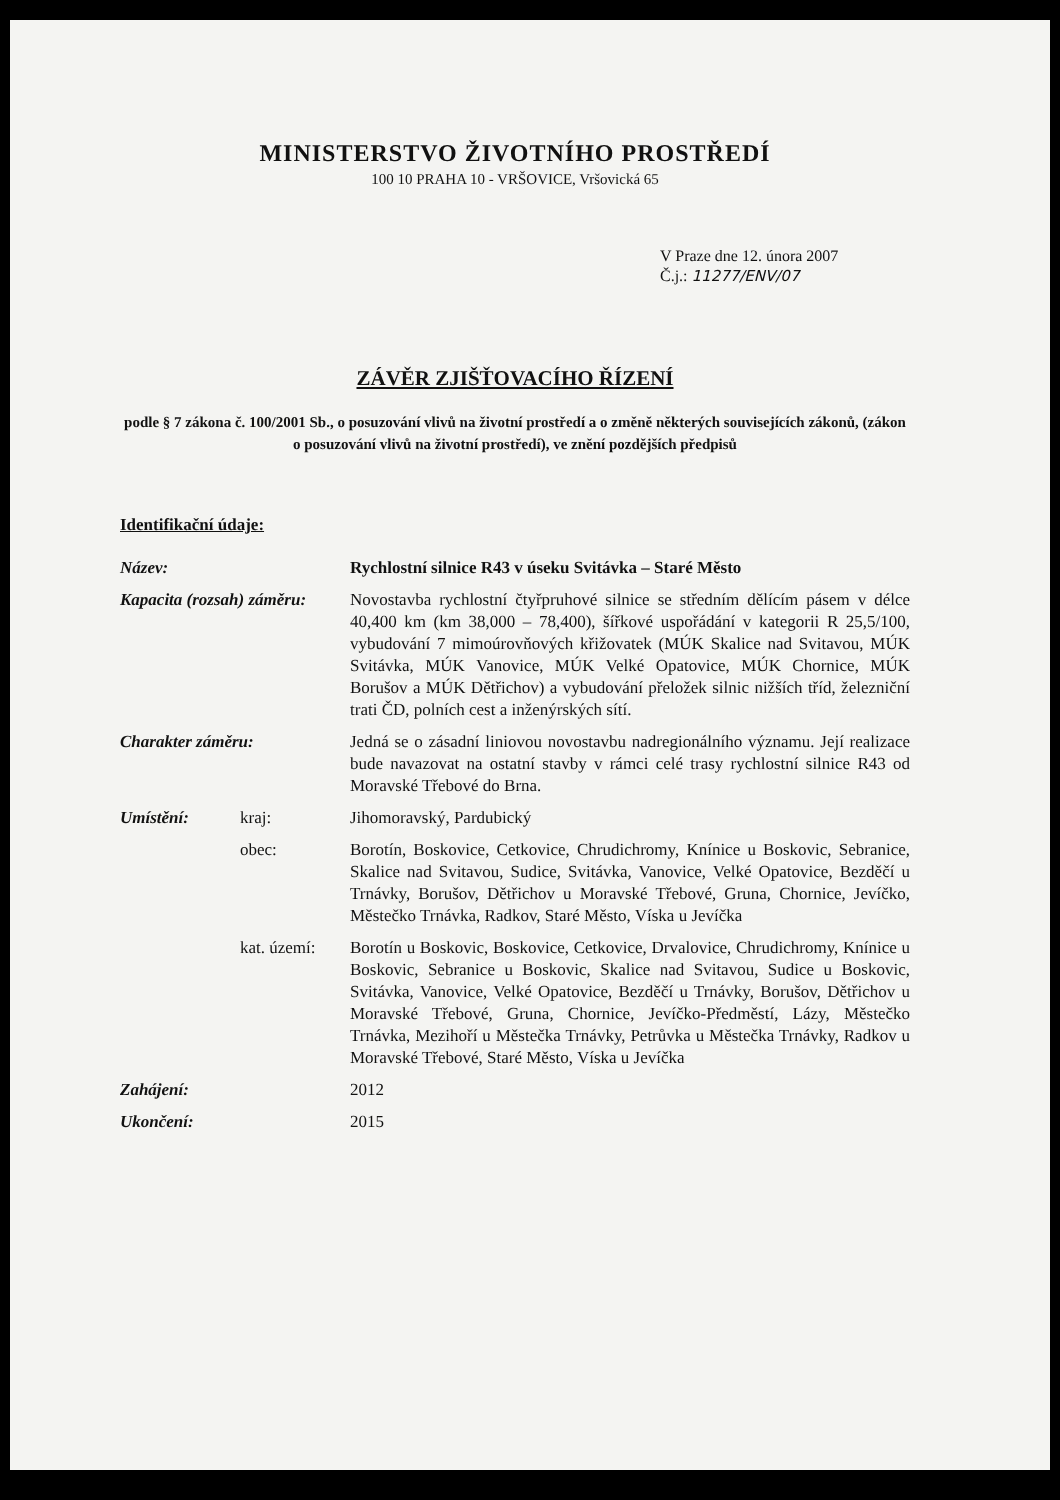MINISTERSTVO ŽIVOTNÍHO PROSTŘEDÍ
100 10 PRAHA 10 - VRŠOVICE, Vršovická 65
V Praze dne 12. února 2007
Č.j.: 11277/ENV/07
ZÁVĚR ZJIŠŤOVACÍHO ŘÍZENÍ
podle § 7 zákona č. 100/2001 Sb., o posuzování vlivů na životní prostředí a o změně některých souvisejících zákonů, (zákon o posuzování vlivů na životní prostředí), ve znění pozdějších předpisů
Identifikační údaje:
| Název: | | Rychlostní silnice R43 v úseku Svitávka – Staré Město |
| Kapacita (rozsah) záměru: | | Novostavba rychlostní čtyřpruhové silnice se středním dělícím pásem v délce 40,400 km (km 38,000 – 78,400), šířkové uspořádání v kategorii R 25,5/100, vybudování 7 mimoúrovňových křižovatek (MÚK Skalice nad Svitavou, MÚK Svitávka, MÚK Vanovice, MÚK Velké Opatovice, MÚK Chornice, MÚK Borušov a MÚK Dětřichov) a vybudování přeložek silnic nižších tříd, železniční trati ČD, polních cest a inženýrských sítí. |
| Charakter záměru: | | Jedná se o zásadní liniovou novostavbu nadregionálního významu. Její realizace bude navazovat na ostatní stavby v rámci celé trasy rychlostní silnice R43 od Moravské Třebové do Brna. |
| Umístění: | kraj: | Jihomoravský, Pardubický |
| | obec: | Borotín, Boskovice, Cetkovice, Chrudichromy, Knínice u Boskovic, Sebranice, Skalice nad Svitavou, Sudice, Svitávka, Vanovice, Velké Opatovice, Bezděčí u Trnávky, Borušov, Dětřichov u Moravské Třebové, Gruna, Chornice, Jevíčko, Městečko Trnávka, Radkov, Staré Město, Víska u Jevíčka |
| | kat. území: | Borotín u Boskovic, Boskovice, Cetkovice, Drvalovice, Chrudichromy, Knínice u Boskovic, Sebranice u Boskovic, Skalice nad Svitavou, Sudice u Boskovic, Svitávka, Vanovice, Velké Opatovice, Bezděčí u Trnávky, Borušov, Dětřichov u Moravské Třebové, Gruna, Chornice, Jevíčko-Předměstí, Lázy, Městečko Trnávka, Mezihoří u Městečka Trnávky, Petrůvka u Městečka Trnávky, Radkov u Moravské Třebové, Staré Město, Víska u Jevíčka |
| Zahájení: | | 2012 |
| Ukončení: | | 2015 |